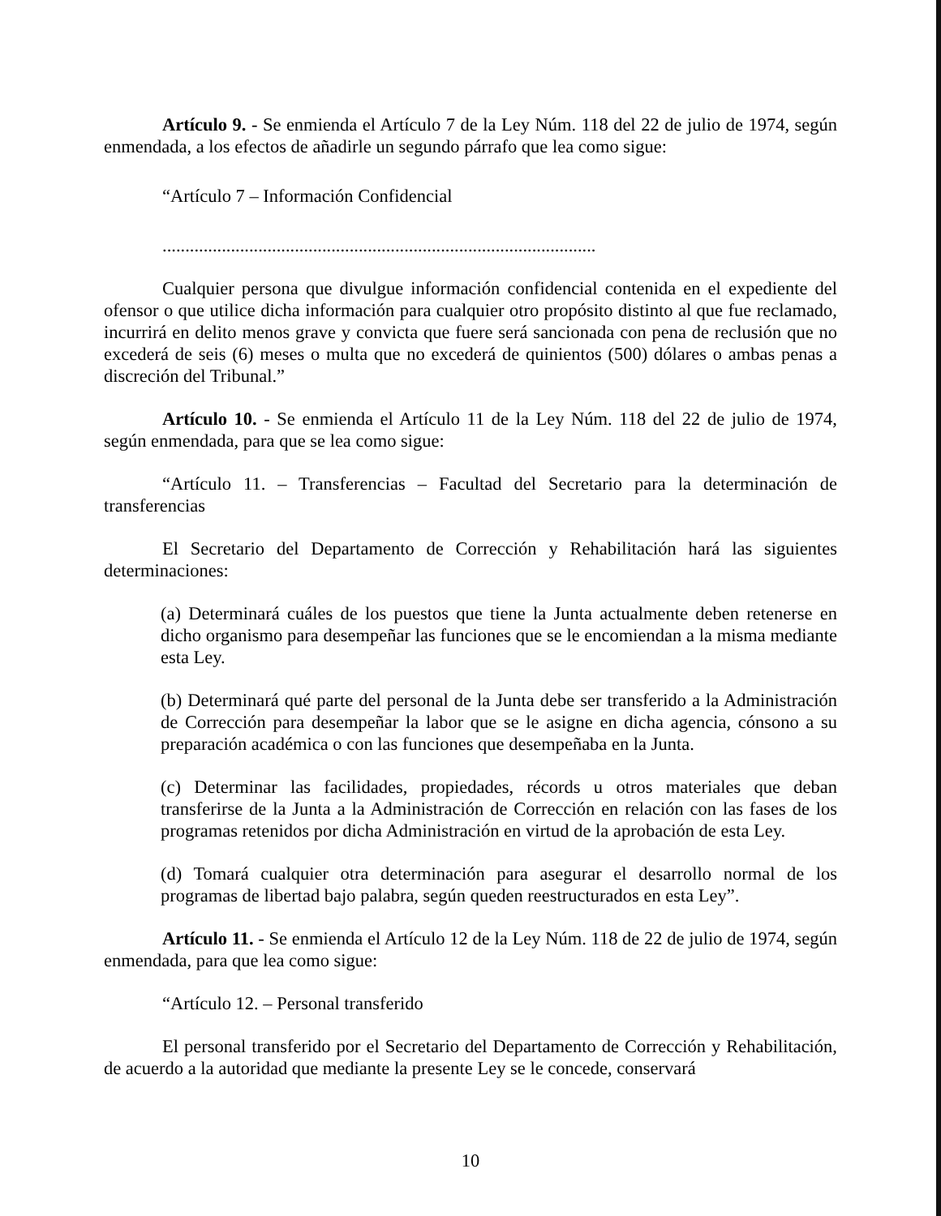Artículo 9. - Se enmienda el Artículo 7 de la Ley Núm. 118 del 22 de julio de 1974, según enmendada, a los efectos de añadirle un segundo párrafo que lea como sigue:
“Artículo 7 – Información Confidencial
...............................................................................................
Cualquier persona que divulgue información confidencial contenida en el expediente del ofensor o que utilice dicha información para cualquier otro propósito distinto al que fue reclamado, incurrirá en delito menos grave y convicta que fuere será sancionada con pena de reclusión que no excederá de seis (6) meses o multa que no excederá de quinientos (500) dólares o ambas penas a discreción del Tribunal.”
Artículo 10. - Se enmienda el Artículo 11 de la Ley Núm. 118 del 22 de julio de 1974, según enmendada, para que se lea como sigue:
“Artículo 11. – Transferencias – Facultad del Secretario para la determinación de transferencias
El Secretario del Departamento de Corrección y Rehabilitación hará las siguientes determinaciones:
(a) Determinará cuáles de los puestos que tiene la Junta actualmente deben retenerse en dicho organismo para desempeñar las funciones que se le encomiendan a la misma mediante esta Ley.
(b) Determinará qué parte del personal de la Junta debe ser transferido a la Administración de Corrección para desempeñar la labor que se le asigne en dicha agencia, cónsono a su preparación académica o con las funciones que desempeñaba en la Junta.
(c) Determinar las facilidades, propiedades, récords u otros materiales que deban transferirse de la Junta a la Administración de Corrección en relación con las fases de los programas retenidos por dicha Administración en virtud de la aprobación de esta Ley.
(d) Tomará cualquier otra determinación para asegurar el desarrollo normal de los programas de libertad bajo palabra, según queden reestructurados en esta Ley”.
Artículo 11. - Se enmienda el Artículo 12 de la Ley Núm. 118 de 22 de julio de 1974, según enmendada, para que lea como sigue:
“Artículo 12. – Personal transferido
El personal transferido por el Secretario del Departamento de Corrección y Rehabilitación, de acuerdo a la autoridad que mediante la presente Ley se le concede, conservará
10